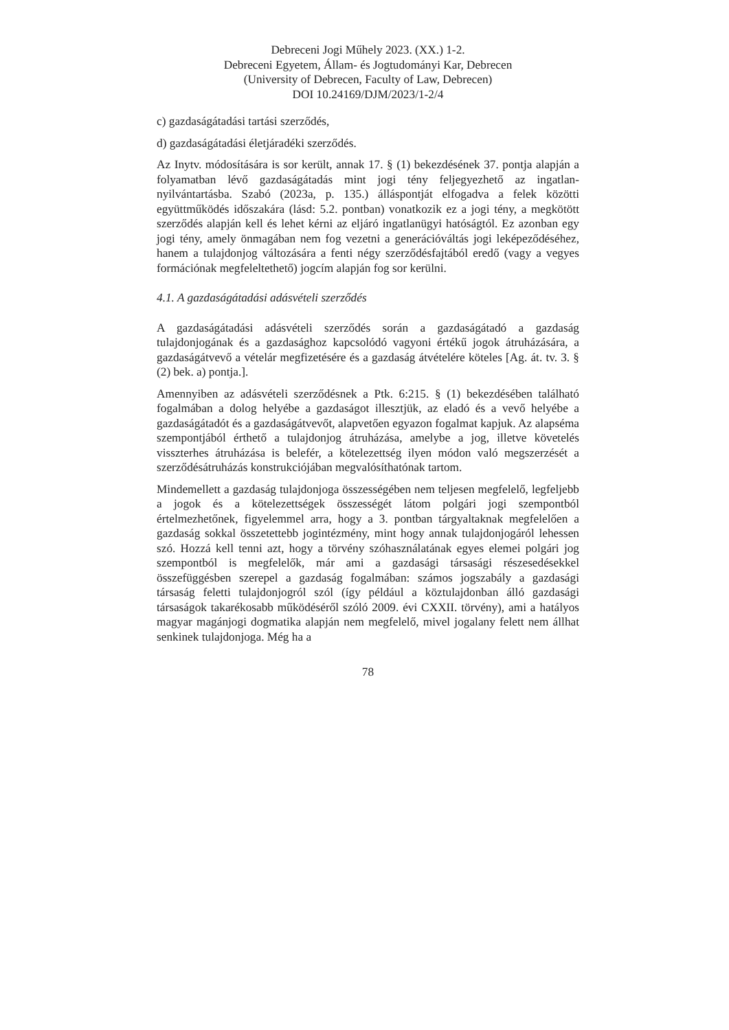Debreceni Jogi Műhely 2023. (XX.) 1-2.
Debreceni Egyetem, Állam- és Jogtudományi Kar, Debrecen
(University of Debrecen, Faculty of Law, Debrecen)
DOI 10.24169/DJM/2023/1-2/4
c) gazdaságátadási tartási szerződés,
d) gazdaságátadási életjáradéki szerződés.
Az Inytv. módosítására is sor került, annak 17. § (1) bekezdésének 37. pontja alapján a folyamatban lévő gazdaságátadás mint jogi tény feljegyezhető az ingatlan-nyilvántartásba. Szabó (2023a, p. 135.) álláspontját elfogadva a felek közötti együttműködés időszakára (lásd: 5.2. pontban) vonatkozik ez a jogi tény, a megkötött szerződés alapján kell és lehet kérni az eljáró ingatlanügyi hatóságtól. Ez azonban egy jogi tény, amely önmagában nem fog vezetni a generációváltás jogi leképeződéséhez, hanem a tulajdonjog változására a fenti négy szerződésfajtából eredő (vagy a vegyes formációnak megfeleltethető) jogcím alapján fog sor kerülni.
4.1. A gazdaságátadási adásvételi szerződés
A gazdaságátadási adásvételi szerződés során a gazdaságátadó a gazdaság tulajdonjogának és a gazdasághoz kapcsolódó vagyoni értékű jogok átruházására, a gazdaságátvevő a vételár megfizetésére és a gazdaság átvételére köteles [Ag. át. tv. 3. § (2) bek. a) pontja.].
Amennyiben az adásvételi szerződésnek a Ptk. 6:215. § (1) bekezdésében található fogalmában a dolog helyébe a gazdaságot illesztjük, az eladó és a vevő helyébe a gazdaságátadót és a gazdaságátvevőt, alapvetően egyazon fogalmat kapjuk. Az alapséma szempontjából érthető a tulajdonjog átruházása, amelybe a jog, illetve követelés visszterhes átruházása is belefér, a kötelezettség ilyen módon való megszerzését a szerződésátruházás konstrukciójában megvalósíthatónak tartom.
Mindemellett a gazdaság tulajdonjoga összességében nem teljesen megfelelő, legfeljebb a jogok és a kötelezettségek összességét látom polgári jogi szempontból értelmezhetőnek, figyelemmel arra, hogy a 3. pontban tárgyaltaknak megfelelően a gazdaság sokkal összetettebb jogintézmény, mint hogy annak tulajdonjogáról lehessen szó. Hozzá kell tenni azt, hogy a törvény szóhasználatának egyes elemei polgári jog szempontból is megfelelők, már ami a gazdasági társasági részesedésekkel összefüggésben szerepel a gazdaság fogalmában: számos jogszabály a gazdasági társaság feletti tulajdonjogról szól (így például a köztulajdonban álló gazdasági társaságok takarékosabb működéséről szóló 2009. évi CXXII. törvény), ami a hatályos magyar magánjogi dogmatika alapján nem megfelelő, mivel jogalany felett nem állhat senkinek tulajdonjoga. Még ha a
78